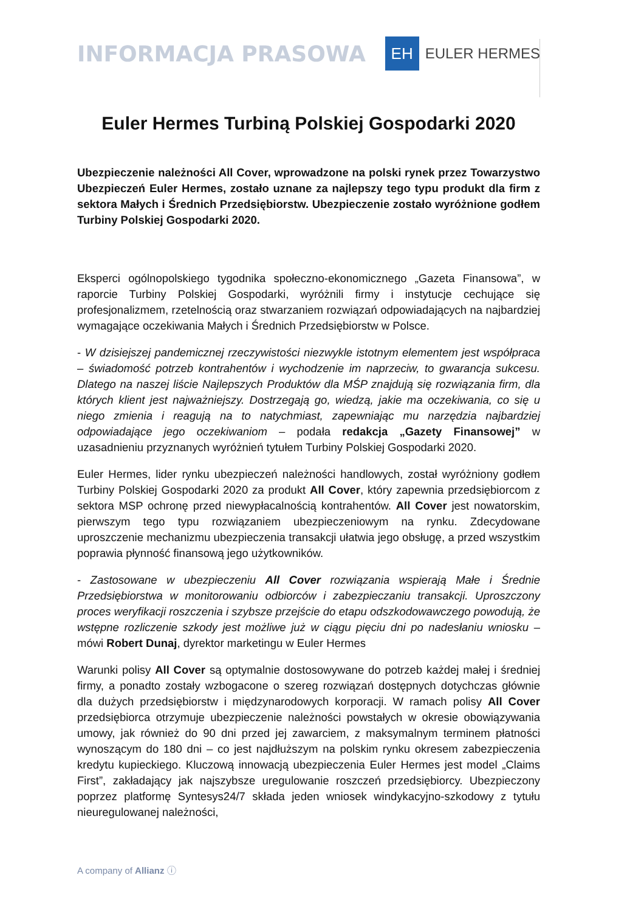INFORMACJA PRASOWA
EH
EULER HERMES
Euler Hermes Turbiną Polskiej Gospodarki 2020
Ubezpieczenie należności All Cover, wprowadzone na polski rynek przez Towarzystwo Ubezpieczeń Euler Hermes, zostało uznane za najlepszy tego typu produkt dla firm z sektora Małych i Średnich Przedsiębiorstw. Ubezpieczenie zostało wyróżnione godłem Turbiny Polskiej Gospodarki 2020.
Eksperci ogólnopolskiego tygodnika społeczno-ekonomicznego „Gazeta Finansowa”, w raporcie Turbiny Polskiej Gospodarki, wyróżnili firmy i instytucje cechujące się profesjonalizmem, rzetelnością oraz stwarzaniem rozwiązań odpowiadających na najbardziej wymagające oczekiwania Małych i Średnich Przedsiębiorstw w Polsce.
- W dzisiejszej pandemicznej rzeczywistości niezwykle istotnym elementem jest współpraca – świadomość potrzeb kontrahentów i wychodzenie im naprzeciw, to gwarancja sukcesu. Dlatego na naszej liście Najlepszych Produktów dla MŚP znajdują się rozwiązania firm, dla których klient jest najważniejszy. Dostrzegają go, wiedzą, jakie ma oczekiwania, co się u niego zmienia i reagują na to natychmiast, zapewniając mu narzędzia najbardziej odpowiadające jego oczekiwaniom – podała redakcja „Gazety Finansowej” w uzasadnieniu przyznanych wyróżnień tytułem Turbiny Polskiej Gospodarki 2020.
Euler Hermes, lider rynku ubezpieczeń należności handlowych, został wyróżniony godłem Turbiny Polskiej Gospodarki 2020 za produkt All Cover, który zapewnia przedsiębiorcom z sektora MSP ochronę przed niewypłacalnością kontrahentów. All Cover jest nowatorskim, pierwszym tego typu rozwiązaniem ubezpieczeniowym na rynku. Zdecydowane uproszczenie mechanizmu ubezpieczenia transakcji ułatwia jego obsługę, a przed wszystkim poprawia płynność finansową jego użytkowników.
- Zastosowane w ubezpieczeniu All Cover rozwiązania wspierają Małe i Średnie Przedsiębiorstwa w monitorowaniu odbiorców i zabezpieczaniu transakcji. Uproszczony proces weryfikacji roszczenia i szybsze przejście do etapu odszkodowawczego powodują, że wstępne rozliczenie szkody jest możliwe już w ciągu pięciu dni po nadesłaniu wniosku – mówi Robert Dunaj, dyrektor marketingu w Euler Hermes
Warunki polisy All Cover są optymalnie dostosowywane do potrzeb każdej małej i średniej firmy, a ponadto zostały wzbogacone o szereg rozwiązań dostępnych dotychczas głównie dla dużych przedsiębiorstw i międzynarodowych korporacji. W ramach polisy All Cover przedsiębiorca otrzymuje ubezpieczenie należności powstałych w okresie obowiązywania umowy, jak również do 90 dni przed jej zawarciem, z maksymalnym terminem płatności wynoszącym do 180 dni – co jest najdłuższym na polskim rynku okresem zabezpieczenia kredytu kupieckiego. Kluczową innowacją ubezpieczenia Euler Hermes jest model „Claims First”, zakładający jak najszybsze uregulowanie roszczeń przedsiębiorcy. Ubezpieczony poprzez platformę Syntesys24/7 składa jeden wniosek windykacyjno-szkodowy z tytułu nieuregulowanej należności,
A company of Allianz ⓘ